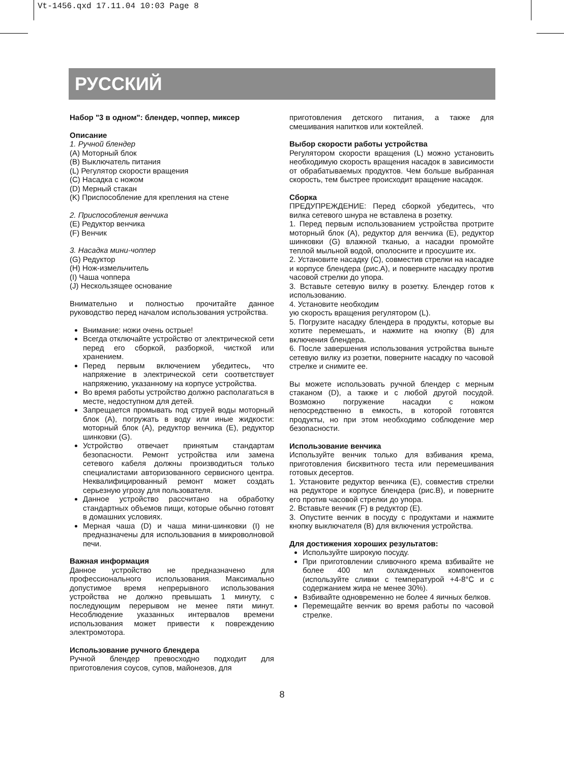Vt-1456.qxd 17.11.04 10:03 Page 8
РУССКИЙ
Набор "3 в одном": блендер, чоппер, миксер
Описание
1. Ручной блендер
(A) Моторный блок
(B) Выключатель питания
(L) Регулятор скорости вращения
(C) Насадка с ножом
(D) Мерный стакан
(K) Приспособление для крепления на стене
2. Приспособления венчика
(E) Редуктор венчика
(F) Венчик
3. Насадка мини-чоппер
(G) Редуктор
(H) Нож-измельчитель
(I) Чаша чоппера
(J) Нескользящее основание
Внимательно и полностью прочитайте данное руководство перед началом использования устройства.
Внимание: ножи очень острые!
Всегда отключайте устройство от электрической сети перед его сборкой, разборкой, чисткой или хранением.
Перед первым включением убедитесь, что напряжение в электрической сети соответствует напряжению, указанному на корпусе устройства.
Во время работы устройство должно располагаться в месте, недоступном для детей.
Запрещается промывать под струей воды моторный блок (A), погружать в воду или иные жидкости: моторный блок (A), редуктор венчика (E), редуктор шинковки (G).
Устройство отвечает принятым стандартам безопасности. Ремонт устройства или замена сетевого кабеля должны производиться только специалистами авторизованного сервисного центра. Неквалифицированный ремонт может создать серьезную угрозу для пользователя.
Данное устройство рассчитано на обработку стандартных объемов пищи, которые обычно готовят в домашних условиях.
Мерная чаша (D) и чаша мини-шинковки (I) не предназначены для использования в микроволновой печи.
Важная информация
Данное устройство не предназначено для профессионального использования. Максимально допустимое время непрерывного использования устройства не должно превышать 1 минуту, с последующим перерывом не менее пяти минут. Несоблюдение указанных интервалов времени использования может привести к повреждению электромотора.
Использование ручного блендера
Ручной блендер превосходно подходит для приготовления соусов, супов, майонезов, для
приготовления детского питания, а также для смешивания напитков или коктейлей.
Выбор скорости работы устройства
Регулятором скорости вращения (L) можно установить необходимую скорость вращения насадок в зависимости от обрабатываемых продуктов. Чем больше выбранная скорость, тем быстрее происходит вращение насадок.
Сборка
ПРЕДУПРЕЖДЕНИЕ: Перед сборкой убедитесь, что вилка сетевого шнура не вставлена в розетку.
1. Перед первым использованием устройства протрите моторный блок (A), редуктор для венчика (E), редуктор шинковки (G) влажной тканью, а насадки промойте теплой мыльной водой, ополосните и просушите их.
2. Установите насадку (C), совместив стрелки на насадке и корпусе блендера (рис.A), и поверните насадку против часовой стрелки до упора.
3. Вставьте сетевую вилку в розетку. Блендер готов к использованию.
4. Установите необходим
ую скорость вращения регулятором (L).
5. Погрузите насадку блендера в продукты, которые вы хотите перемешать, и нажмите на кнопку (B) для включения блендера.
6. После завершения использования устройства выньте сетевую вилку из розетки, поверните насадку по часовой стрелке и снимите ее.
Вы можете использовать ручной блендер с мерным стаканом (D), а также и с любой другой посудой. Возможно погружение насадки с ножом непосредственно в емкость, в которой готовятся продукты, но при этом необходимо соблюдение мер безопасности.
Использование венчика
Используйте венчик только для взбивания крема, приготовления бисквитного теста или перемешивания готовых десертов.
1. Установите редуктор венчика (E), совместив стрелки на редукторе и корпусе блендера (рис.B), и поверните его против часовой стрелки до упора.
2. Вставьте венчик (F) в редуктор (E).
3. Опустите венчик в посуду с продуктами и нажмите кнопку выключателя (B) для включения устройства.
Для достижения хороших результатов:
Используйте широкую посуду.
При приготовлении сливочного крема взбивайте не более 400 мл охлажденных компонентов (используйте сливки с температурой +4-8°C и с содержанием жира не менее 30%).
Взбивайте одновременно не более 4 яичных белков.
Перемещайте венчик во время работы по часовой стрелке.
8